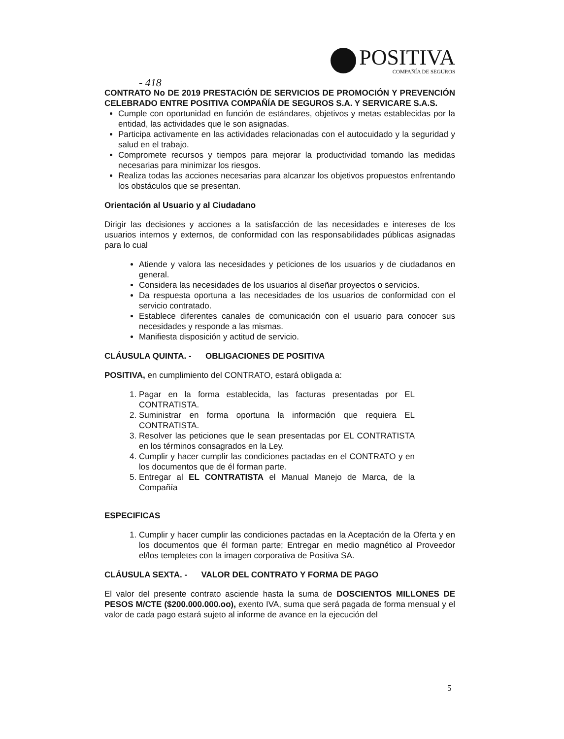POSITIVA
COMPAÑÍA DE SEGUROS
- 418
CONTRATO No DE 2019 PRESTACIÓN DE SERVICIOS DE PROMOCIÓN Y PREVENCIÓN CELEBRADO ENTRE POSITIVA COMPAÑÍA DE SEGUROS S.A. Y SERVICARE S.A.S.
Cumple con oportunidad en función de estándares, objetivos y metas establecidas por la entidad, las actividades que le son asignadas.
Participa activamente en las actividades relacionadas con el autocuidado y la seguridad y salud en el trabajo.
Compromete recursos y tiempos para mejorar la productividad tomando las medidas necesarias para minimizar los riesgos.
Realiza todas las acciones necesarias para alcanzar los objetivos propuestos enfrentando los obstáculos que se presentan.
Orientación al Usuario y al Ciudadano
Dirigir las decisiones y acciones a la satisfacción de las necesidades e intereses de los usuarios internos y externos, de conformidad con las responsabilidades públicas asignadas para lo cual
Atiende y valora las necesidades y peticiones de los usuarios y de ciudadanos en general.
Considera las necesidades de los usuarios al diseñar proyectos o servicios.
Da respuesta oportuna a las necesidades de los usuarios de conformidad con el servicio contratado.
Establece diferentes canales de comunicación con el usuario para conocer sus necesidades y responde a las mismas.
Manifiesta disposición y actitud de servicio.
CLÁUSULA QUINTA. - OBLIGACIONES DE POSITIVA
POSITIVA, en cumplimiento del CONTRATO, estará obligada a:
1. Pagar en la forma establecida, las facturas presentadas por EL CONTRATISTA.
2. Suministrar en forma oportuna la información que requiera EL CONTRATISTA.
3. Resolver las peticiones que le sean presentadas por EL CONTRATISTA en los términos consagrados en la Ley.
4. Cumplir y hacer cumplir las condiciones pactadas en el CONTRATO y en los documentos que de él forman parte.
5. Entregar al EL CONTRATISTA el Manual Manejo de Marca, de la Compañía
ESPECIFICAS
1. Cumplir y hacer cumplir las condiciones pactadas en la Aceptación de la Oferta y en los documentos que él forman parte; Entregar en medio magnético al Proveedor el/los templetes con la imagen corporativa de Positiva SA.
CLÁUSULA SEXTA. - VALOR DEL CONTRATO Y FORMA DE PAGO
El valor del presente contrato asciende hasta la suma de DOSCIENTOS MILLONES DE PESOS M/CTE ($200.000.000.oo), exento IVA, suma que será pagada de forma mensual y el valor de cada pago estará sujeto al informe de avance en la ejecución del
5